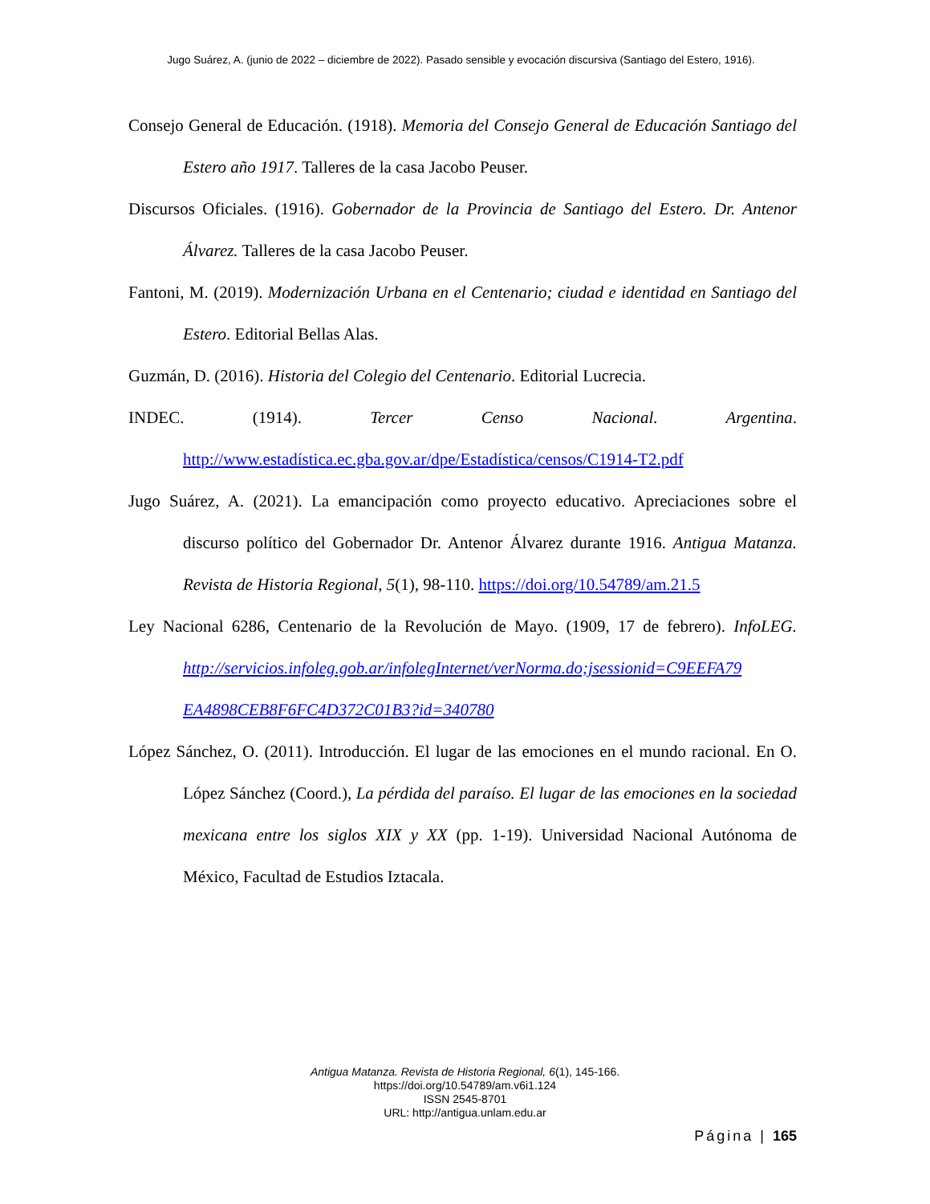Jugo Suárez, A. (junio de 2022 – diciembre de 2022). Pasado sensible y evocación discursiva (Santiago del Estero, 1916).
Consejo General de Educación. (1918). Memoria del Consejo General de Educación Santiago del Estero año 1917. Talleres de la casa Jacobo Peuser.
Discursos Oficiales. (1916). Gobernador de la Provincia de Santiago del Estero. Dr. Antenor Álvarez. Talleres de la casa Jacobo Peuser.
Fantoni, M. (2019). Modernización Urbana en el Centenario; ciudad e identidad en Santiago del Estero. Editorial Bellas Alas.
Guzmán, D. (2016). Historia del Colegio del Centenario. Editorial Lucrecia.
INDEC. (1914). Tercer Censo Nacional. Argentina. http://www.estadística.ec.gba.gov.ar/dpe/Estadística/censos/C1914-T2.pdf
Jugo Suárez, A. (2021). La emancipación como proyecto educativo. Apreciaciones sobre el discurso político del Gobernador Dr. Antenor Álvarez durante 1916. Antigua Matanza. Revista de Historia Regional, 5(1), 98-110. https://doi.org/10.54789/am.21.5
Ley Nacional 6286, Centenario de la Revolución de Mayo. (1909, 17 de febrero). InfoLEG. http://servicios.infoleg.gob.ar/infolegInternet/verNorma.do;jsessionid=C9EEFA79 EA4898CEB8F6FC4D372C01B3?id=340780
López Sánchez, O. (2011). Introducción. El lugar de las emociones en el mundo racional. En O. López Sánchez (Coord.), La pérdida del paraíso. El lugar de las emociones en la sociedad mexicana entre los siglos XIX y XX (pp. 1-19). Universidad Nacional Autónoma de México, Facultad de Estudios Iztacala.
Antigua Matanza. Revista de Historia Regional, 6(1), 145-166.
https://doi.org/10.54789/am.v6i1.124
ISSN 2545-8701
URL: http://antigua.unlam.edu.ar
Página | 165